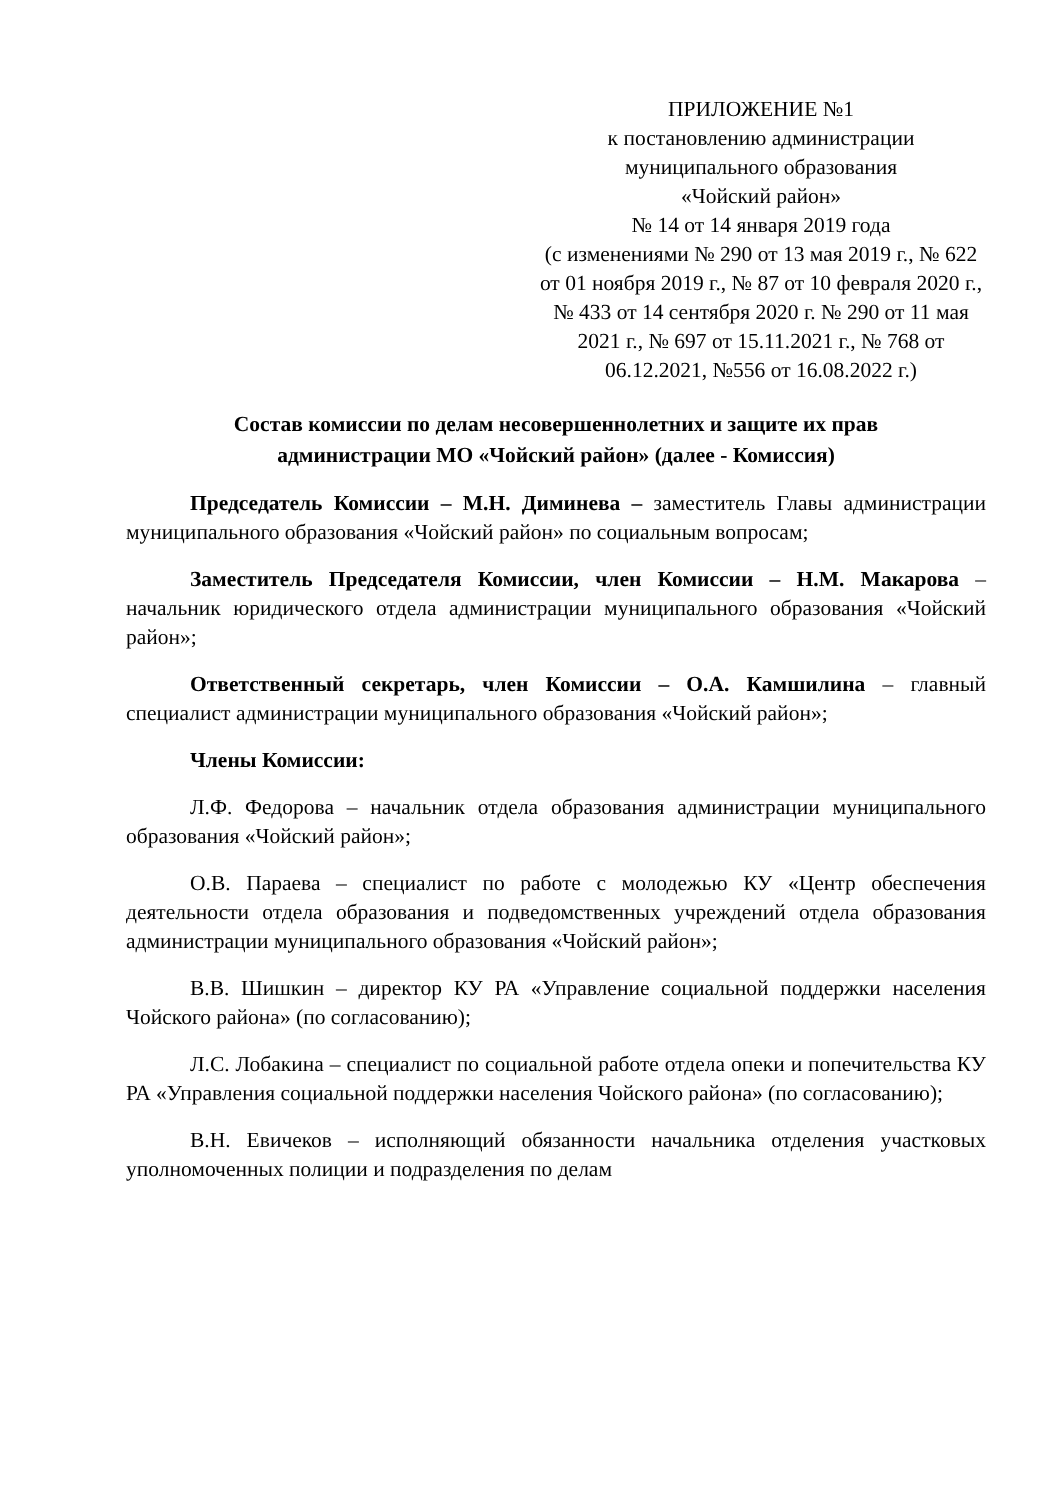ПРИЛОЖЕНИЕ №1
к постановлению администрации
муниципального образования
«Чойский район»
№ 14 от 14 января 2019 года
(с изменениями № 290 от 13 мая 2019 г., № 622 от 01 ноября 2019 г., № 87 от 10 февраля 2020 г., № 433 от 14 сентября 2020 г. № 290 от 11 мая 2021 г., № 697 от 15.11.2021 г., № 768 от 06.12.2021, №556 от 16.08.2022 г.)
Состав комиссии по делам несовершеннолетних и защите их прав
администрации МО «Чойский район» (далее - Комиссия)
Председатель Комиссии – М.Н. Диминева – заместитель Главы администрации муниципального образования «Чойский район» по социальным вопросам;
Заместитель Председателя Комиссии, член Комиссии – Н.М. Макарова – начальник юридического отдела администрации муниципального образования «Чойский район»;
Ответственный секретарь, член Комиссии – О.А. Камшилина – главный специалист администрации муниципального образования «Чойский район»;
Члены Комиссии:
Л.Ф. Федорова – начальник отдела образования администрации муниципального образования «Чойский район»;
О.В. Параева – специалист по работе с молодежью КУ «Центр обеспечения деятельности отдела образования и подведомственных учреждений отдела образования администрации муниципального образования «Чойский район»;
В.В. Шишкин – директор КУ РА «Управление социальной поддержки населения Чойского района» (по согласованию);
Л.С. Лобакина – специалист по социальной работе отдела опеки и попечительства КУ РА «Управления социальной поддержки населения Чойского района» (по согласованию);
В.Н. Евичеков – исполняющий обязанности начальника отделения участковых уполномоченных полиции и подразделения по делам